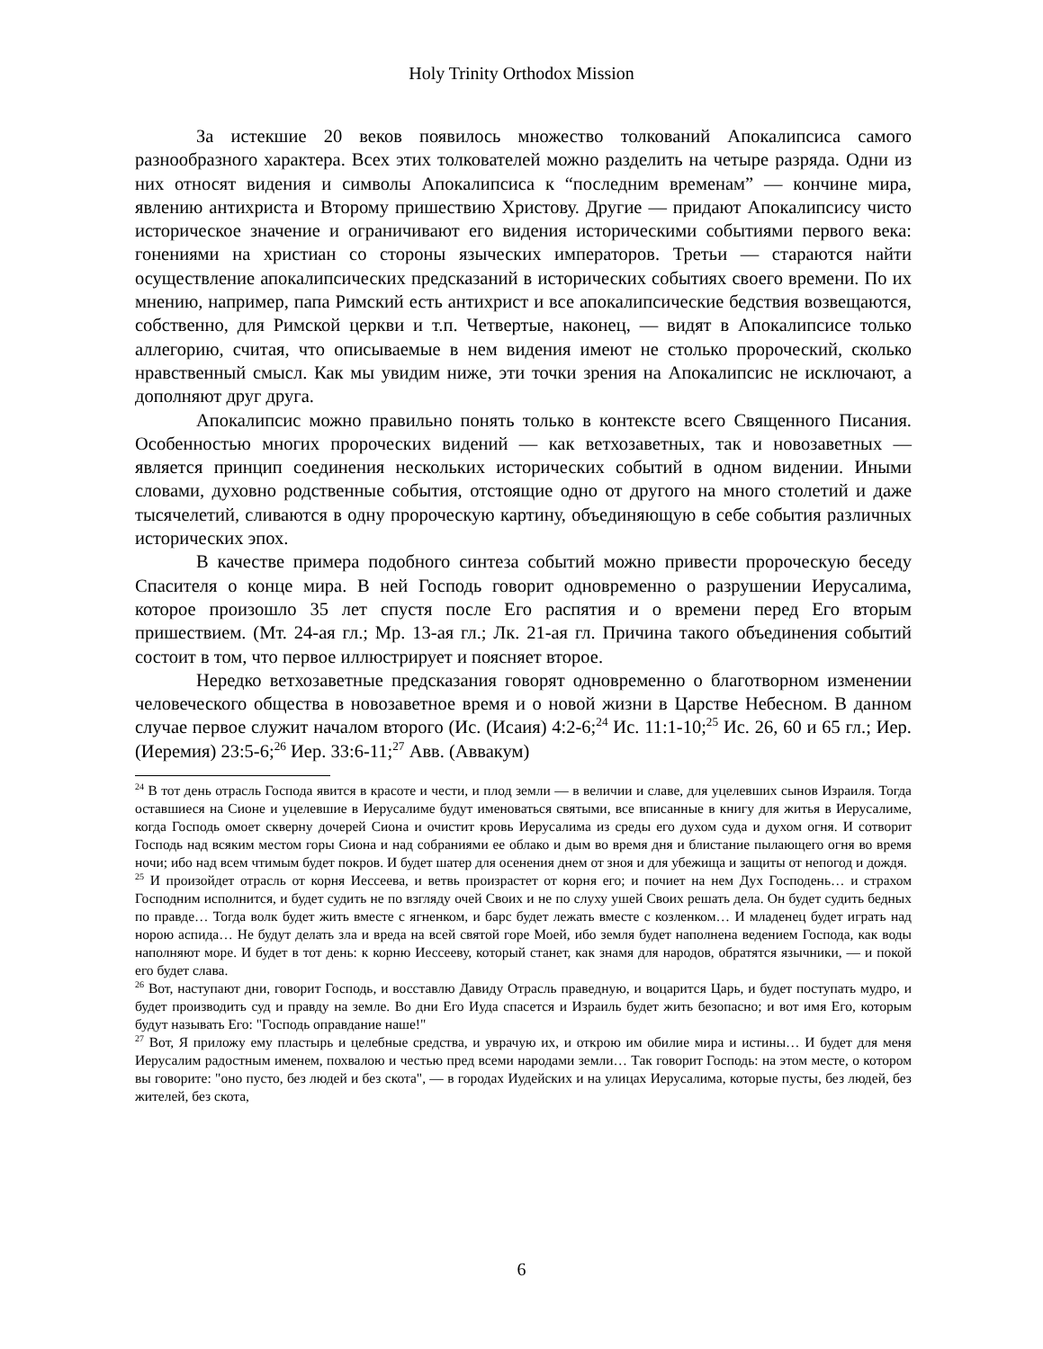Holy Trinity Orthodox Mission
За истекшие 20 веков появилось множество толкований Апокалипсиса самого разнообразного характера. Всех этих толкователей можно разделить на четыре разряда. Одни из них относят видения и символы Апокалипсиса к “последним временам” — кончине мира, явлению антихриста и Второму пришествию Христову. Другие — придают Апокалипсису чисто историческое значение и ограничивают его видения историческими событиями первого века: гонениями на христиан со стороны языческих императоров. Третьи — стараются найти осуществление апокалипсических предсказаний в исторических событиях своего времени. По их мнению, например, папа Римский есть антихрист и все апокалипсические бедствия возвещаются, собственно, для Римской церкви и т.п. Четвертые, наконец, — видят в Апокалипсисе только аллегорию, считая, что описываемые в нем видения имеют не столько пророческий, сколько нравственный смысл. Как мы увидим ниже, эти точки зрения на Апокалипсис не исключают, а дополняют друг друга.
Апокалипсис можно правильно понять только в контексте всего Священного Писания. Особенностью многих пророческих видений — как ветхозаветных, так и новозаветных — является принцип соединения нескольких исторических событий в одном видении. Иными словами, духовно родственные события, отстоящие одно от другого на много столетий и даже тысячелетий, сливаются в одну пророческую картину, объединяющую в себе события различных исторических эпох.
В качестве примера подобного синтеза событий можно привести пророческую беседу Спасителя о конце мира. В ней Господь говорит одновременно о разрушении Иерусалима, которое произошло 35 лет спустя после Его распятия и о времени перед Его вторым пришествием. (Мт. 24-ая гл.; Мр. 13-ая гл.; Лк. 21-ая гл. Причина такого объединения событий состоит в том, что первое иллюстрирует и поясняет второе.
Нередко ветхозаветные предсказания говорят одновременно о благотворном изменении человеческого общества в новозаветное время и о новой жизни в Царстве Небесном. В данном случае первое служит началом второго (Ис. (Исаия) 4:2-6;<sup>24</sup> Ис. 11:1-10;<sup>25</sup> Ис. 26, 60 и 65 гл.; Иер. (Иеремия) 23:5-6;<sup>26</sup> Иер. 33:6-11;<sup>27</sup> Авв. (Аввакум)
<sup>24</sup> В тот день отрасль Господа явится в красоте и чести, и плод земли — в величии и славе, для уцелевших сынов Израиля. Тогда оставшиеся на Сионе и уцелевшие в Иерусалиме будут именоваться святыми, все вписанные в книгу для житья в Иерусалиме, когда Господь омоет скверну дочерей Сиона и очистит кровь Иерусалима из среды его духом суда и духом огня. И сотворит Господь над всяким местом горы Сиона и над собраниями ее облако и дым во время дня и блистание пылающего огня во время ночи; ибо над всем чтимым будет покров. И будет шатер для осенения днем от зноя и для убежища и защиты от непогод и дождя.
<sup>25</sup> И произойдет отрасль от корня Иессеева, и ветвь произрастет от корня его; и почиет на нем Дух Господень… и страхом Господним исполнится, и будет судить не по взгляду очей Своих и не по слуху ушей Своих решать дела. Он будет судить бедных по правде… Тогда волк будет жить вместе с ягненком, и барс будет лежать вместе с козленком… И младенец будет играть над норою аспида… Не будут делать зла и вреда на всей святой горе Моей, ибо земля будет наполнена ведением Господа, как воды наполняют море. И будет в тот день: к корню Иессееву, который станет, как знамя для народов, обратятся язычники, — и покой его будет слава.
<sup>26</sup> Вот, наступают дни, говорит Господь, и восставлю Давиду Отрасль праведную, и воцарится Царь, и будет поступать мудро, и будет производить суд и правду на земле. Во дни Его Иуда спасется и Израиль будет жить безопасно; и вот имя Его, которым будут называть Его: "Господь оправдание наше!"
<sup>27</sup> Вот, Я приложу ему пластырь и целебные средства, и уврачую их, и открою им обилие мира и истины… И будет для меня Иерусалим радостным именем, похвалою и честью пред всеми народами земли… Так говорит Господь: на этом месте, о котором вы говорите: "оно пусто, без людей и без скота", — в городах Иудейских и на улицах Иерусалима, которые пусты, без людей, без жителей, без скота,
6